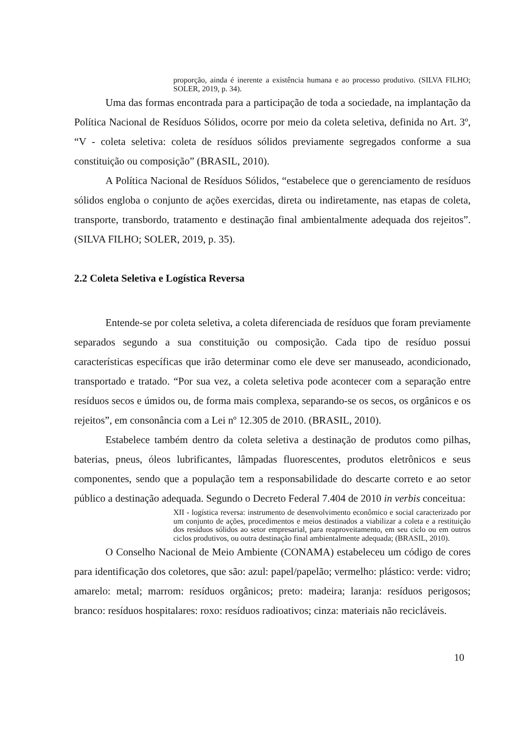proporção, ainda é inerente a existência humana e ao processo produtivo. (SILVA FILHO; SOLER, 2019, p. 34).
Uma das formas encontrada para a participação de toda a sociedade, na implantação da Política Nacional de Resíduos Sólidos, ocorre por meio da coleta seletiva, definida no Art. 3º, “V - coleta seletiva: coleta de resíduos sólidos previamente segregados conforme a sua constituição ou composição” (BRASIL, 2010).
A Política Nacional de Resíduos Sólidos, “estabelece que o gerenciamento de resíduos sólidos engloba o conjunto de ações exercidas, direta ou indiretamente, nas etapas de coleta, transporte, transbordo, tratamento e destinação final ambientalmente adequada dos rejeitos”. (SILVA FILHO; SOLER, 2019, p. 35).
2.2 Coleta Seletiva e Logística Reversa
Entende-se por coleta seletiva, a coleta diferenciada de resíduos que foram previamente separados segundo a sua constituição ou composição. Cada tipo de resíduo possui características específicas que irão determinar como ele deve ser manuseado, acondicionado, transportado e tratado. “Por sua vez, a coleta seletiva pode acontecer com a separação entre resíduos secos e úmidos ou, de forma mais complexa, separando-se os secos, os orgânicos e os rejeitos”, em consonância com a Lei nº 12.305 de 2010. (BRASIL, 2010).
Estabelece também dentro da coleta seletiva a destinação de produtos como pilhas, baterias, pneus, óleos lubrificantes, lâmpadas fluorescentes, produtos eletrônicos e seus componentes, sendo que a população tem a responsabilidade do descarte correto e ao setor público a destinação adequada. Segundo o Decreto Federal 7.404 de 2010 in verbis conceitua:
XII - logística reversa: instrumento de desenvolvimento econômico e social caracterizado por um conjunto de ações, procedimentos e meios destinados a viabilizar a coleta e a restituição dos resíduos sólidos ao setor empresarial, para reaproveitamento, em seu ciclo ou em outros ciclos produtivos, ou outra destinação final ambientalmente adequada; (BRASIL, 2010).
O Conselho Nacional de Meio Ambiente (CONAMA) estabeleceu um código de cores para identificação dos coletores, que são: azul: papel/papelão; vermelho: plástico: verde: vidro; amarelo: metal; marrom: resíduos orgânicos; preto: madeira; laranja: resíduos perigosos; branco: resíduos hospitalares: roxo: resíduos radioativos; cinza: materiais não recicláveis.
10